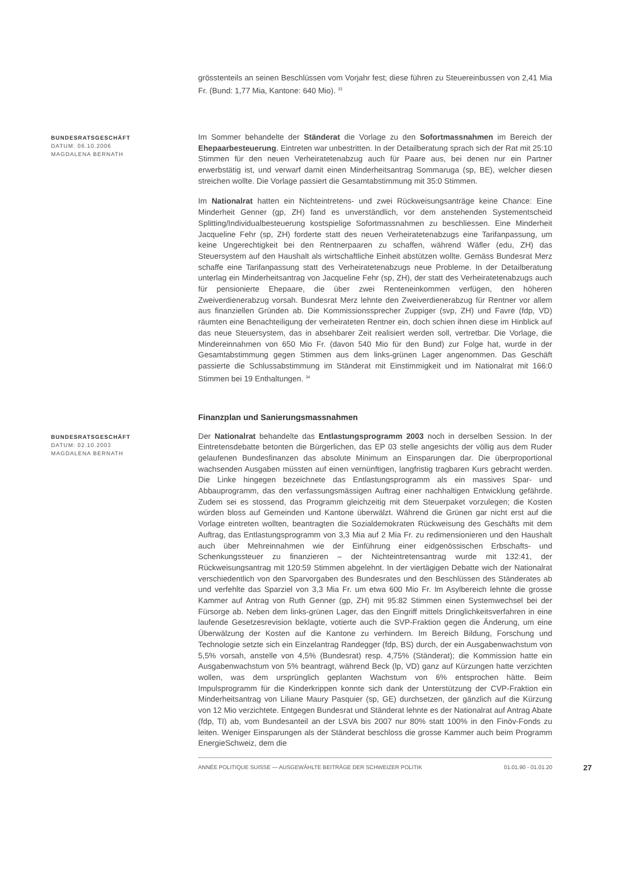grösstenteils an seinen Beschlüssen vom Vorjahr fest; diese führen zu Steuereinbussen von 2,41 Mia Fr. (Bund: 1,77 Mia, Kantone: 640 Mio). <sup>33</sup>
BUNDESRATSGESCHÄFT
DATUM: 06.10.2006
MAGDALENA BERNATH
Im Sommer behandelte der Ständerat die Vorlage zu den Sofortmassnahmen im Bereich der Ehepaarbesteuerung. Eintreten war unbestritten. In der Detailberatung sprach sich der Rat mit 25:10 Stimmen für den neuen Verheiratetenabzug auch für Paare aus, bei denen nur ein Partner erwerbstätig ist, und verwarf damit einen Minderheitsantrag Sommaruga (sp, BE), welcher diesen streichen wollte. Die Vorlage passiert die Gesamtabstimmung mit 35:0 Stimmen.
Im Nationalrat hatten ein Nichteintretens- und zwei Rückweisungsanträge keine Chance: Eine Minderheit Genner (gp, ZH) fand es unverständlich, vor dem anstehenden Systementscheid Splitting/Individualbesteuerung kostspielige Sofortmassnahmen zu beschliessen. Eine Minderheit Jacqueline Fehr (sp, ZH) forderte statt des neuen Verheiratetenabzugs eine Tarifanpassung, um keine Ungerechtigkeit bei den Rentnerpaaren zu schaffen, während Wäfler (edu, ZH) das Steuersystem auf den Haushalt als wirtschaftliche Einheit abstützen wollte. Gemäss Bundesrat Merz schaffe eine Tarifanpassung statt des Verheiratetenabzugs neue Probleme. In der Detailberatung unterlag ein Minderheitsantrag von Jacqueline Fehr (sp, ZH), der statt des Verheiratetenabzugs auch für pensionierte Ehepaare, die über zwei Renteneinkommen verfügen, den höheren Zweiverdienerabzug vorsah. Bundesrat Merz lehnte den Zweiverdienerabzug für Rentner vor allem aus finanziellen Gründen ab. Die Kommissionssprecher Zuppiger (svp, ZH) und Favre (fdp, VD) räumten eine Benachteiligung der verheirateten Rentner ein, doch schien ihnen diese im Hinblick auf das neue Steuersystem, das in absehbarer Zeit realisiert werden soll, vertretbar. Die Vorlage, die Mindereinnahmen von 650 Mio Fr. (davon 540 Mio für den Bund) zur Folge hat, wurde in der Gesamtabstimmung gegen Stimmen aus dem links-grünen Lager angenommen. Das Geschäft passierte die Schlussabstimmung im Ständerat mit Einstimmigkeit und im Nationalrat mit 166:0 Stimmen bei 19 Enthaltungen. <sup>34</sup>
Finanzplan und Sanierungsmassnahmen
BUNDESRATSGESCHÄFT
DATUM: 02.10.2003
MAGDALENA BERNATH
Der Nationalrat behandelte das Entlastungsprogramm 2003 noch in derselben Session. In der Eintretensdebatte betonten die Bürgerlichen, das EP 03 stelle angesichts der völlig aus dem Ruder gelaufenen Bundesfinanzen das absolute Minimum an Einsparungen dar. Die überproportional wachsenden Ausgaben müssten auf einen vernünftigen, langfristig tragbaren Kurs gebracht werden. Die Linke hingegen bezeichnete das Entlastungsprogramm als ein massives Spar- und Abbauprogramm, das den verfassungsmässigen Auftrag einer nachhaltigen Entwicklung gefährde. Zudem sei es stossend, das Programm gleichzeitig mit dem Steuerpaket vorzulegen; die Kosten würden bloss auf Gemeinden und Kantone überwälzt. Während die Grünen gar nicht erst auf die Vorlage eintreten wollten, beantragten die Sozialdemokraten Rückweisung des Geschäfts mit dem Auftrag, das Entlastungsprogramm von 3,3 Mia auf 2 Mia Fr. zu redimensionieren und den Haushalt auch über Mehreinnahmen wie der Einführung einer eidgenössischen Erbschafts- und Schenkungssteuer zu finanzieren – der Nichteintretensantrag wurde mit 132:41, der Rückweisungsantrag mit 120:59 Stimmen abgelehnt. In der viertägigen Debatte wich der Nationalrat verschiedentlich von den Sparvorgaben des Bundesrates und den Beschlüssen des Ständerates ab und verfehlte das Sparziel von 3,3 Mia Fr. um etwa 600 Mio Fr. Im Asylbereich lehnte die grosse Kammer auf Antrag von Ruth Genner (gp, ZH) mit 95:82 Stimmen einen Systemwechsel bei der Fürsorge ab. Neben dem links-grünen Lager, das den Eingriff mittels Dringlichkeitsverfahren in eine laufende Gesetzesrevision beklagte, votierte auch die SVP-Fraktion gegen die Änderung, um eine Überwälzung der Kosten auf die Kantone zu verhindern. Im Bereich Bildung, Forschung und Technologie setzte sich ein Einzelantrag Randegger (fdp, BS) durch, der ein Ausgabenwachstum von 5,5% vorsah, anstelle von 4,5% (Bundesrat) resp. 4,75% (Ständerat); die Kommission hatte ein Ausgabenwachstum von 5% beantragt, während Beck (lp, VD) ganz auf Kürzungen hatte verzichten wollen, was dem ursprünglich geplanten Wachstum von 6% entsprochen hätte. Beim Impulsprogramm für die Kinderkrippen konnte sich dank der Unterstützung der CVP-Fraktion ein Minderheitsantrag von Liliane Maury Pasquier (sp, GE) durchsetzen, der gänzlich auf die Kürzung von 12 Mio verzichtete. Entgegen Bundesrat und Ständerat lehnte es der Nationalrat auf Antrag Abate (fdp, TI) ab, vom Bundesanteil an der LSVA bis 2007 nur 80% statt 100% in den Finöv-Fonds zu leiten. Weniger Einsparungen als der Ständerat beschloss die grosse Kammer auch beim Programm EnergieSchweiz, dem die
ANNÉE POLITIQUE SUISSE — AUSGEWÄHLTE BEITRÄGE DER SCHWEIZER POLITIK 01.01.90 - 01.01.20
27